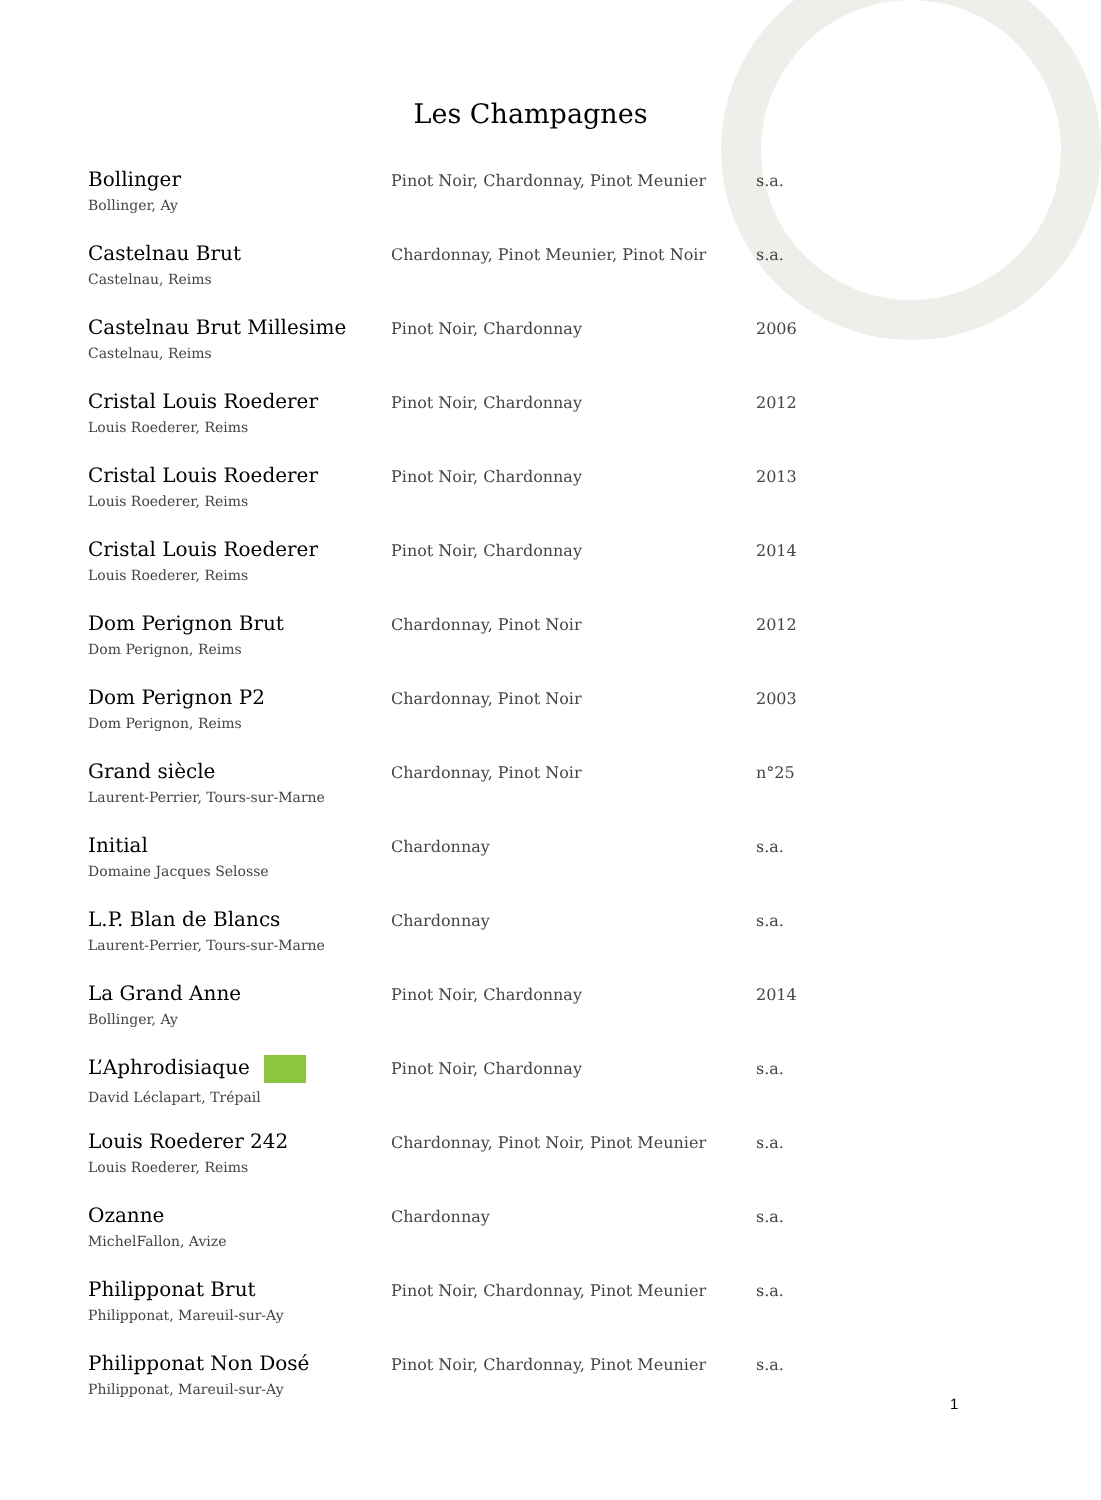Les Champagnes
| Bollinger Bollinger, Ay | Pinot Noir, Chardonnay, Pinot Meunier | s.a. |
| Castelnau Brut Castelnau, Reims | Chardonnay, Pinot Meunier, Pinot Noir | s.a. |
| Castelnau Brut Millesime Castelnau, Reims | Pinot Noir, Chardonnay | 2006 |
| Cristal Louis Roederer Louis Roederer, Reims | Pinot Noir, Chardonnay | 2012 |
| Cristal Louis Roederer Louis Roederer, Reims | Pinot Noir, Chardonnay | 2013 |
| Cristal Louis Roederer Louis Roederer, Reims | Pinot Noir, Chardonnay | 2014 |
| Dom Perignon Brut Dom Perignon, Reims | Chardonnay, Pinot Noir | 2012 |
| Dom Perignon P2 Dom Perignon, Reims | Chardonnay, Pinot Noir | 2003 |
| Grand siècle Laurent-Perrier, Tours-sur-Marne | Chardonnay, Pinot Noir | n°25 |
| Initial Domaine Jacques Selosse | Chardonnay | s.a. |
| L.P. Blan de Blancs Laurent-Perrier, Tours-sur-Marne | Chardonnay | s.a. |
| La Grand Anne Bollinger, Ay | Pinot Noir, Chardonnay | 2014 |
| L’Aphrodisiaque David Léclapart, Trépail | Pinot Noir, Chardonnay | s.a. |
| Louis Roederer 242 Louis Roederer, Reims | Chardonnay, Pinot Noir, Pinot Meunier | s.a. |
| Ozanne MichelFallon, Avize | Chardonnay | s.a. |
| Philipponat Brut Philipponat, Mareuil-sur-Ay | Pinot Noir, Chardonnay, Pinot Meunier | s.a. |
| Philipponat Non Dosé Philipponat, Mareuil-sur-Ay | Pinot Noir, Chardonnay, Pinot Meunier | s.a. |
1